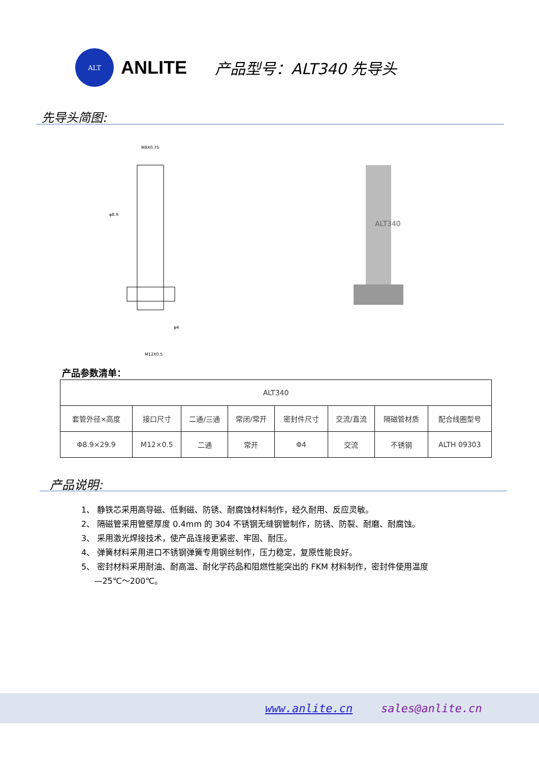ALT
ANLITE
产品型号：ALT340 先导头
先导头简图:
M8X0.75
φ8.9
M12X0.5
φ4
ALT340
产品参数清单：
| ALT340 | | | | | | | |
| 套管外径×高度 | 接口尺寸 | 二通/三通 | 常闭/常开 | 密封件尺寸 | 交流/直流 | 隔磁管材质 | 配合线圈型号 |
| Φ8.9×29.9 | M12×0.5 | 二通 | 常开 | Φ4 | 交流 | 不锈钢 | ALTH 09303 |
产品说明:
1、 静铁芯采用高导磁、低剩磁、防锈、耐腐蚀材料制作，经久耐用、反应灵敏。
2、 隔磁管采用管壁厚度 0.4mm 的 304 不锈钢无缝钢管制作，防锈、防裂、耐磨、耐腐蚀。
3、 采用激光焊接技术，使产品连接更紧密、牢固、耐压。
4、 弹簧材料采用进口不锈钢弹簧专用钢丝制作，压力稳定，复原性能良好。
5、 密封材料采用耐油、耐高温、耐化学药品和阻燃性能突出的 FKM 材料制作，密封件使用温度
—25℃～200℃。
www.anlite.cn sales@anlite.cn